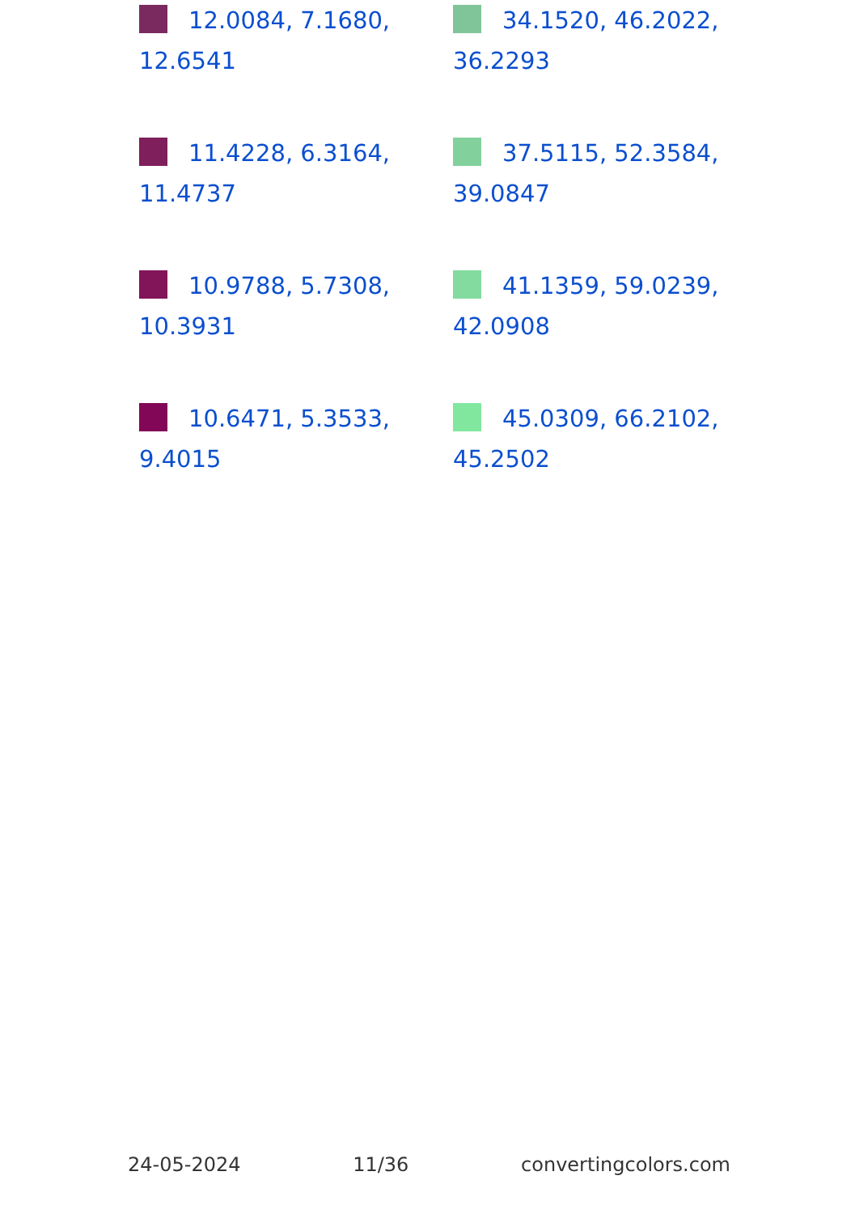12.0084, 7.1680, 12.6541
34.1520, 46.2022, 36.2293
11.4228, 6.3164, 11.4737
37.5115, 52.3584, 39.0847
10.9788, 5.7308, 10.3931
41.1359, 59.0239, 42.0908
10.6471, 5.3533, 9.4015
45.0309, 66.2102, 45.2502
24-05-2024 11/36 convertingcolors.com